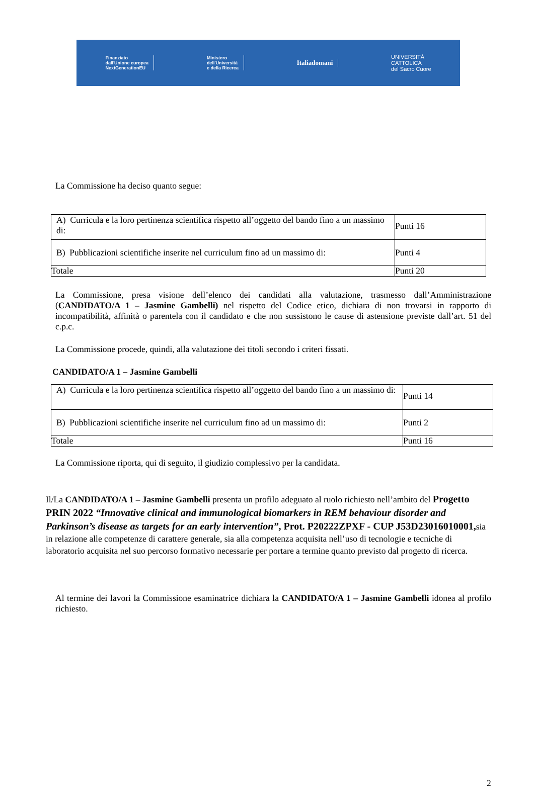Finanziato
dall'Unione europea
NextGenerationEU
Ministero
dell'Università
e della Ricerca
Italiadomani
UNIVERSITÀ
CATTOLICA
del Sacro Cuore
La Commissione ha deciso quanto segue:
| A) Curricula e la loro pertinenza scientifica rispetto all’oggetto del bando fino a un massimo di: | Punti 16 |
| B) Pubblicazioni scientifiche inserite nel curriculum fino ad un massimo di: | Punti 4 |
| Totale | Punti 20 |
La Commissione, presa visione dell’elenco dei candidati alla valutazione, trasmesso dall’Amministrazione (CANDIDATO/A 1 – Jasmine Gambelli) nel rispetto del Codice etico, dichiara di non trovarsi in rapporto di incompatibilità, affinità o parentela con il candidato e che non sussistono le cause di astensione previste dall’art. 51 del c.p.c.
La Commissione procede, quindi, alla valutazione dei titoli secondo i criteri fissati.
CANDIDATO/A 1 – Jasmine Gambelli
| A) Curricula e la loro pertinenza scientifica rispetto all’oggetto del bando fino a un massimo di: | Punti 14 |
| B) Pubblicazioni scientifiche inserite nel curriculum fino ad un massimo di: | Punti 2 |
| Totale | Punti 16 |
La Commissione riporta, qui di seguito, il giudizio complessivo per la candidata.
Il/La CANDIDATO/A 1 – Jasmine Gambelli presenta un profilo adeguato al ruolo richiesto nell’ambito del Progetto PRIN 2022 “Innovative clinical and immunological biomarkers in REM behaviour disorder and Parkinson’s disease as targets for an early intervention”, Prot. P20222ZPXF - CUP J53D23016010001, sia in relazione alle competenze di carattere generale, sia alla competenza acquisita nell’uso di tecnologie e tecniche di laboratorio acquisita nel suo percorso formativo necessarie per portare a termine quanto previsto dal progetto di ricerca.
Al termine dei lavori la Commissione esaminatrice dichiara la CANDIDATO/A 1 – Jasmine Gambelli idonea al profilo richiesto.
2